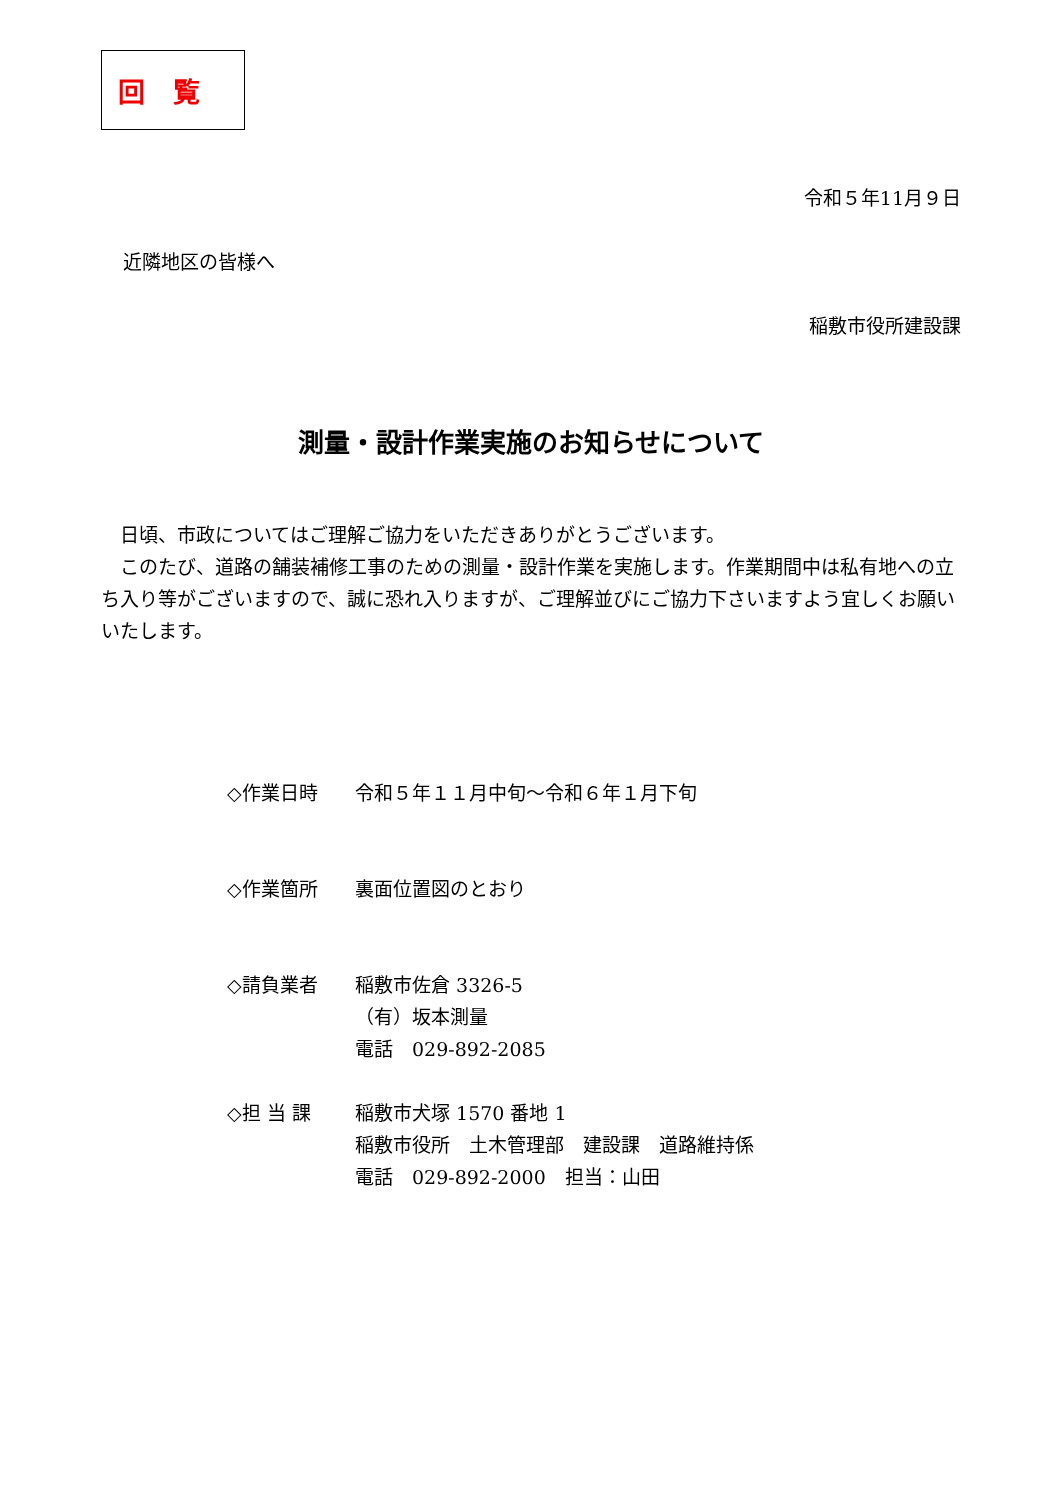回覧
令和５年11月９日
近隣地区の皆様へ
稲敷市役所建設課
測量・設計作業実施のお知らせについて
　日頃、市政についてはご理解ご協力をいただきありがとうございます。
　このたび、道路の舗装補修工事のための測量・設計作業を実施します。作業期間中は私有地への立ち入り等がございますので、誠に恐れ入りますが、ご理解並びにご協力下さいますよう宜しくお願いいたします。
| ◇作業日時 | 令和５年１１月中旬～令和６年１月下旬 |
| ◇作業箇所 | 裏面位置図のとおり |
| ◇請負業者 | 稲敷市佐倉 3326-5 （有）坂本測量 電話 029-892-2085 |
| ◇担 当 課 | 稲敷市犬塚 1570 番地 1 稲敷市役所 土木管理部 建設課 道路維持係 電話 029-892-2000 担当：山田 |